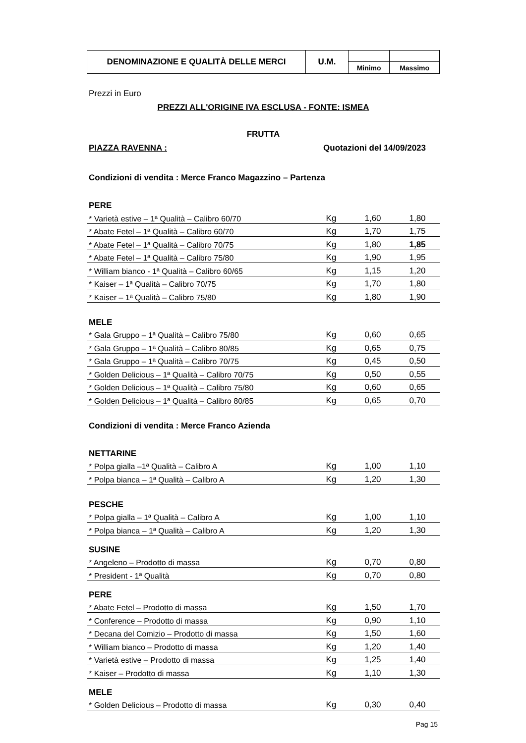| DENOMINAZIONE E QUALITÀ DELLE MERCI | U.M. | | |
| | | Minimo | Massimo |
Prezzi in Euro
PREZZI ALL'ORIGINE IVA ESCLUSA - FONTE: ISMEA
FRUTTA
PIAZZA RAVENNA : Quotazioni del 14/09/2023
Condizioni di vendita : Merce Franco Magazzino – Partenza
PERE
| * Varietà estive – 1ª Qualità – Calibro 60/70 | Kg | 1,60 | 1,80 |
| * Abate Fetel – 1ª Qualità – Calibro 60/70 | Kg | 1,70 | 1,75 |
| * Abate Fetel – 1ª Qualità – Calibro 70/75 | Kg | 1,80 | 1,85 |
| * Abate Fetel – 1ª Qualità – Calibro 75/80 | Kg | 1,90 | 1,95 |
| * William bianco - 1ª Qualità – Calibro 60/65 | Kg | 1,15 | 1,20 |
| * Kaiser – 1ª Qualità – Calibro 70/75 | Kg | 1,70 | 1,80 |
| * Kaiser – 1ª Qualità – Calibro 75/80 | Kg | 1,80 | 1,90 |
MELE
| * Gala Gruppo – 1ª Qualità – Calibro 75/80 | Kg | 0,60 | 0,65 |
| * Gala Gruppo – 1ª Qualità – Calibro 80/85 | Kg | 0,65 | 0,75 |
| * Gala Gruppo – 1ª Qualità – Calibro 70/75 | Kg | 0,45 | 0,50 |
| * Golden Delicious – 1ª Qualità – Calibro 70/75 | Kg | 0,50 | 0,55 |
| * Golden Delicious – 1ª Qualità – Calibro 75/80 | Kg | 0,60 | 0,65 |
| * Golden Delicious – 1ª Qualità – Calibro 80/85 | Kg | 0,65 | 0,70 |
Condizioni di vendita : Merce Franco Azienda
NETTARINE
| * Polpa gialla –1ª Qualità – Calibro A | Kg | 1,00 | 1,10 |
| * Polpa bianca – 1ª Qualità – Calibro A | Kg | 1,20 | 1,30 |
PESCHE
| * Polpa gialla – 1ª Qualità – Calibro A | Kg | 1,00 | 1,10 |
| * Polpa bianca – 1ª Qualità – Calibro A | Kg | 1,20 | 1,30 |
SUSINE
| * Angeleno – Prodotto di massa | Kg | 0,70 | 0,80 |
| * President - 1ª Qualità | Kg | 0,70 | 0,80 |
PERE
| * Abate Fetel – Prodotto di massa | Kg | 1,50 | 1,70 |
| * Conference – Prodotto di massa | Kg | 0,90 | 1,10 |
| * Decana del Comizio – Prodotto di massa | Kg | 1,50 | 1,60 |
| * William bianco – Prodotto di massa | Kg | 1,20 | 1,40 |
| * Varietà estive – Prodotto di massa | Kg | 1,25 | 1,40 |
| * Kaiser – Prodotto di massa | Kg | 1,10 | 1,30 |
MELE
| * Golden Delicious – Prodotto di massa | Kg | 0,30 | 0,40 |
Pag 15